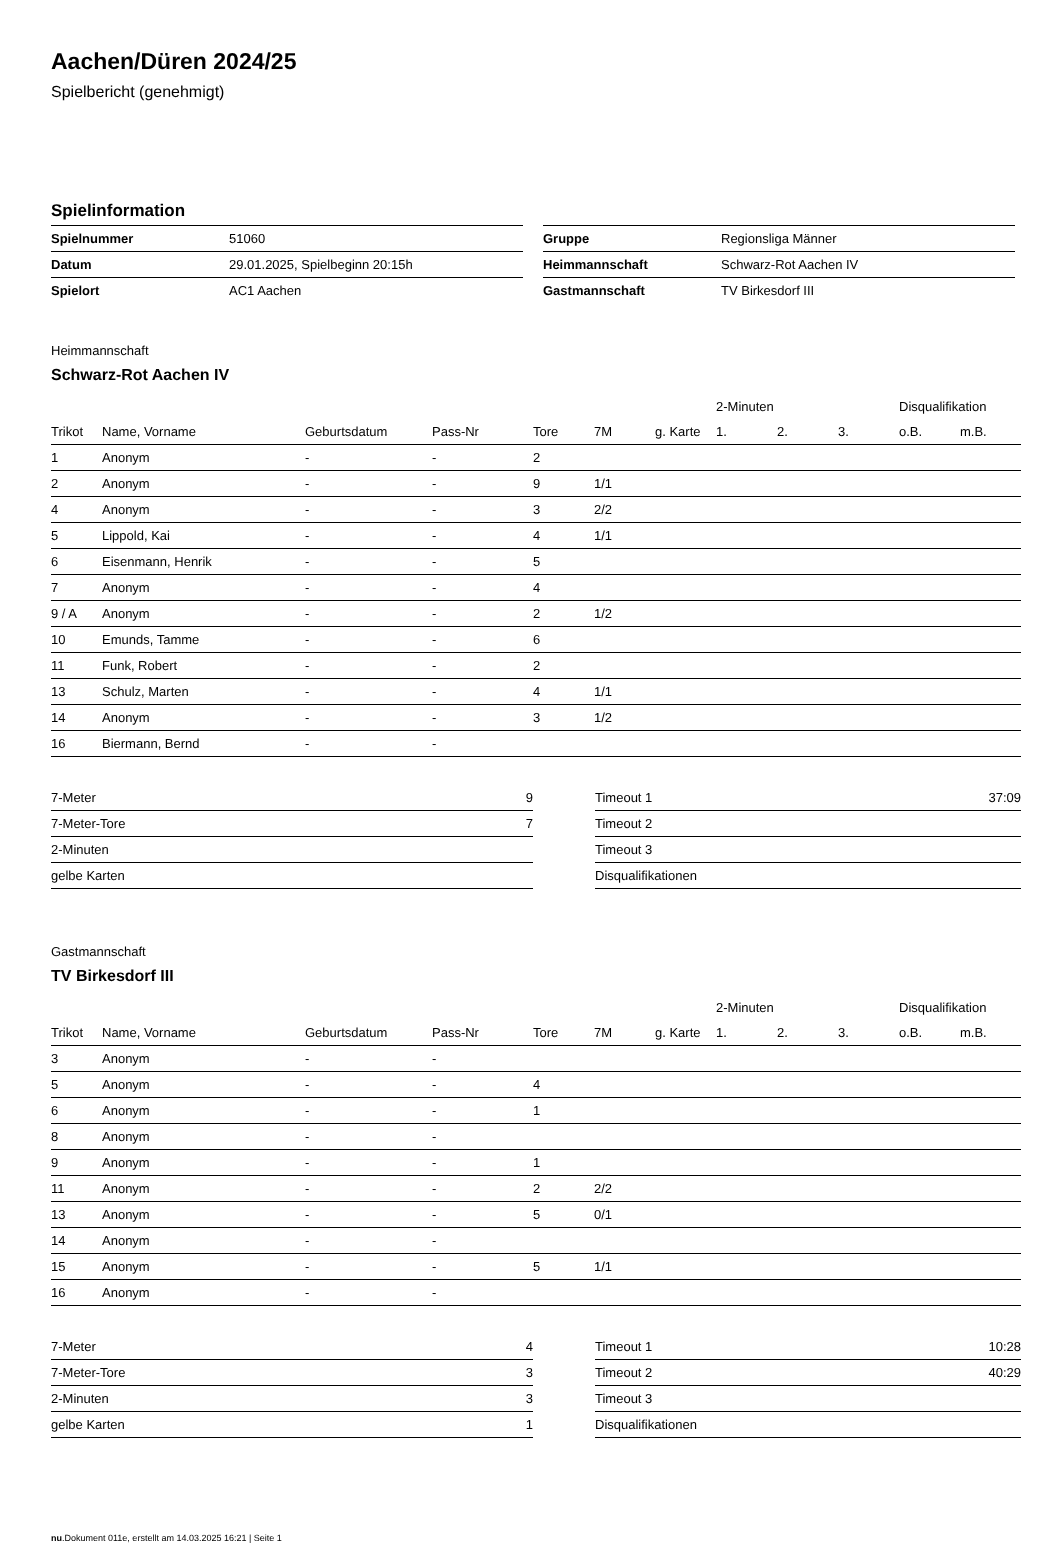Aachen/Düren 2024/25
Spielbericht (genehmigt)
Spielinformation
| Spielnummer | 51060 |
| Datum | 29.01.2025, Spielbeginn 20:15h |
| Spielort | AC1 Aachen |
| Gruppe | Regionsliga Männer |
| Heimmannschaft | Schwarz-Rot Aachen IV |
| Gastmannschaft | TV Birkesdorf III |
Heimmannschaft
Schwarz-Rot Aachen IV
| | | | | | | | 2-Minuten | | | Disqualifikation | |
| --- | --- | --- | --- | --- | --- | --- | --- | --- | --- | --- | --- |
| Trikot | Name, Vorname | Geburtsdatum | Pass-Nr | Tore | 7M | g. Karte | 1. | 2. | 3. | o.B. | m.B. |
| 1 | Anonym | - | - | 2 | | | | | | | |
| 2 | Anonym | - | - | 9 | 1/1 | | | | | | |
| 4 | Anonym | - | - | 3 | 2/2 | | | | | | |
| 5 | Lippold, Kai | - | - | 4 | 1/1 | | | | | | |
| 6 | Eisenmann, Henrik | - | - | 5 | | | | | | | |
| 7 | Anonym | - | - | 4 | | | | | | | |
| 9 / A | Anonym | - | - | 2 | 1/2 | | | | | | |
| 10 | Emunds, Tamme | - | - | 6 | | | | | | | |
| 11 | Funk, Robert | - | - | 2 | | | | | | | |
| 13 | Schulz, Marten | - | - | 4 | 1/1 | | | | | | |
| 14 | Anonym | - | - | 3 | 1/2 | | | | | | |
| 16 | Biermann, Bernd | - | - | | | | | | | | |
| 7-Meter | 9 |
| 7-Meter-Tore | 7 |
| 2-Minuten | |
| gelbe Karten | |
| Timeout 1 | 37:09 |
| Timeout 2 | |
| Timeout 3 | |
| Disqualifikationen | |
Gastmannschaft
TV Birkesdorf III
| | | | | | | | 2-Minuten | | | Disqualifikation | |
| --- | --- | --- | --- | --- | --- | --- | --- | --- | --- | --- | --- |
| Trikot | Name, Vorname | Geburtsdatum | Pass-Nr | Tore | 7M | g. Karte | 1. | 2. | 3. | o.B. | m.B. |
| 3 | Anonym | - | - | | | | | | | | |
| 5 | Anonym | - | - | 4 | | | | | | | |
| 6 | Anonym | - | - | 1 | | | | | | | |
| 8 | Anonym | - | - | | | | | | | | |
| 9 | Anonym | - | - | 1 | | | | | | | |
| 11 | Anonym | - | - | 2 | 2/2 | | | | | | |
| 13 | Anonym | - | - | 5 | 0/1 | | | | | | |
| 14 | Anonym | - | - | | | | | | | | |
| 15 | Anonym | - | - | 5 | 1/1 | | | | | | |
| 16 | Anonym | - | - | | | | | | | | |
| 7-Meter | 4 |
| 7-Meter-Tore | 3 |
| 2-Minuten | 3 |
| gelbe Karten | 1 |
| Timeout 1 | 10:28 |
| Timeout 2 | 40:29 |
| Timeout 3 | |
| Disqualifikationen | |
nu.Dokument 011e, erstellt am 14.03.2025 16:21 | Seite 1